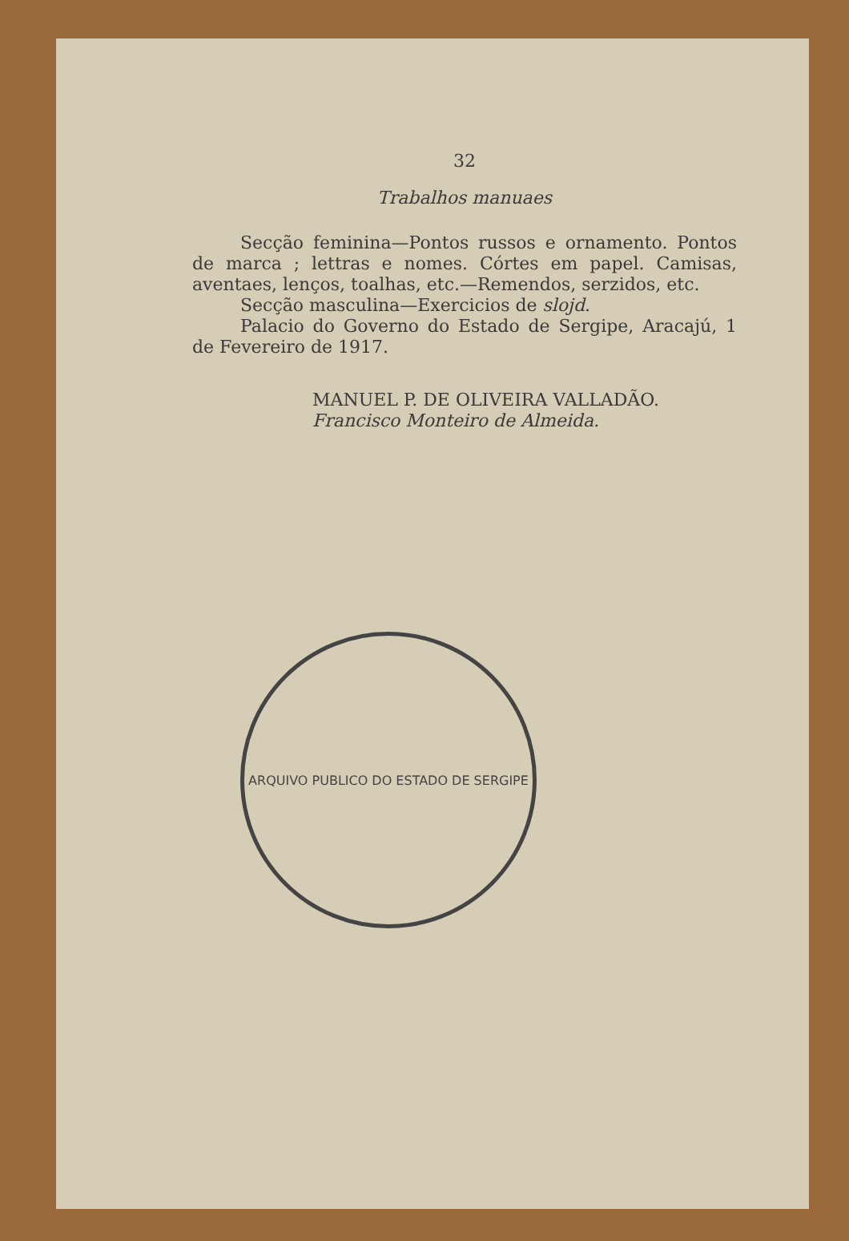32
Trabalhos manuaes
Secção feminina—Pontos russos e ornamento. Pontos de marca ; lettras e nomes. Córtes em papel. Camisas, aventaes, lenços, toalhas, etc.—Remendos, serzidos, etc.
Secção masculina—Exercicios de slojd.
Palacio do Governo do Estado de Sergipe, Aracajú, 1 de Fevereiro de 1917.
MANUEL P. DE OLIVEIRA VALLADÃO.
Francisco Monteiro de Almeida.
ARQUIVO PUBLICO DO ESTADO DE SERGIPE